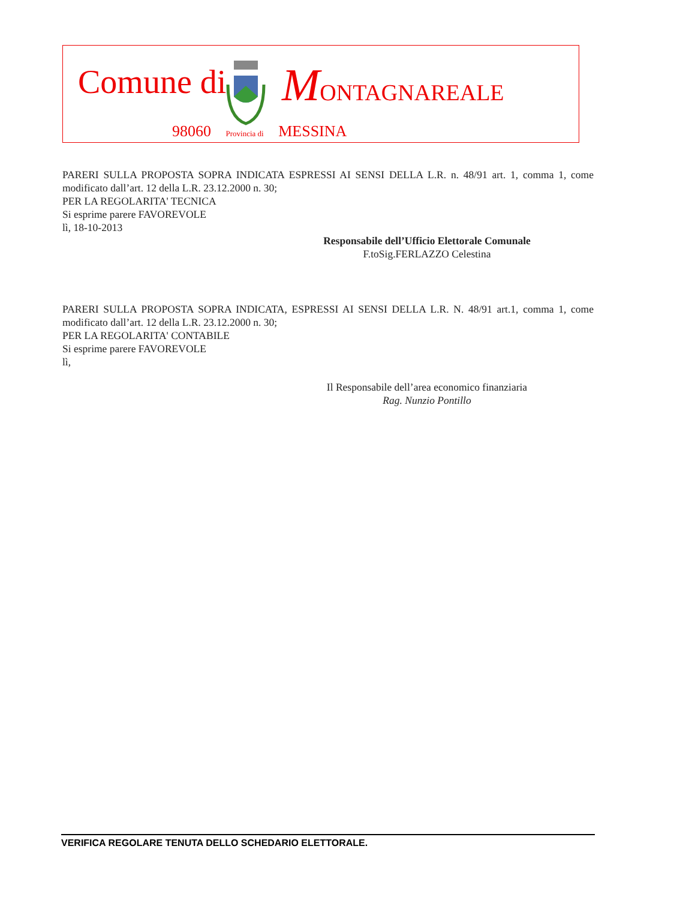Comune di MONTAGNAREALE
98060 Provincia di MESSINA
PARERI SULLA PROPOSTA SOPRA INDICATA ESPRESSI AI SENSI DELLA L.R. n. 48/91 art. 1, comma 1, come modificato dall’art. 12 della L.R. 23.12.2000 n. 30;
PER LA REGOLARITA' TECNICA
Si esprime parere FAVOREVOLE
lì, 18-10-2013
Responsabile dell’Ufficio Elettorale Comunale
F.toSig.FERLAZZO Celestina
PARERI SULLA PROPOSTA SOPRA INDICATA, ESPRESSI AI SENSI DELLA L.R. N. 48/91 art.1, comma 1, come modificato dall’art. 12 della L.R. 23.12.2000 n. 30;
PER LA REGOLARITA' CONTABILE
Si esprime parere FAVOREVOLE
lì,
Il Responsabile dell’area economico finanziaria
Rag. Nunzio Pontillo
VERIFICA REGOLARE TENUTA DELLO SCHEDARIO ELETTORALE.